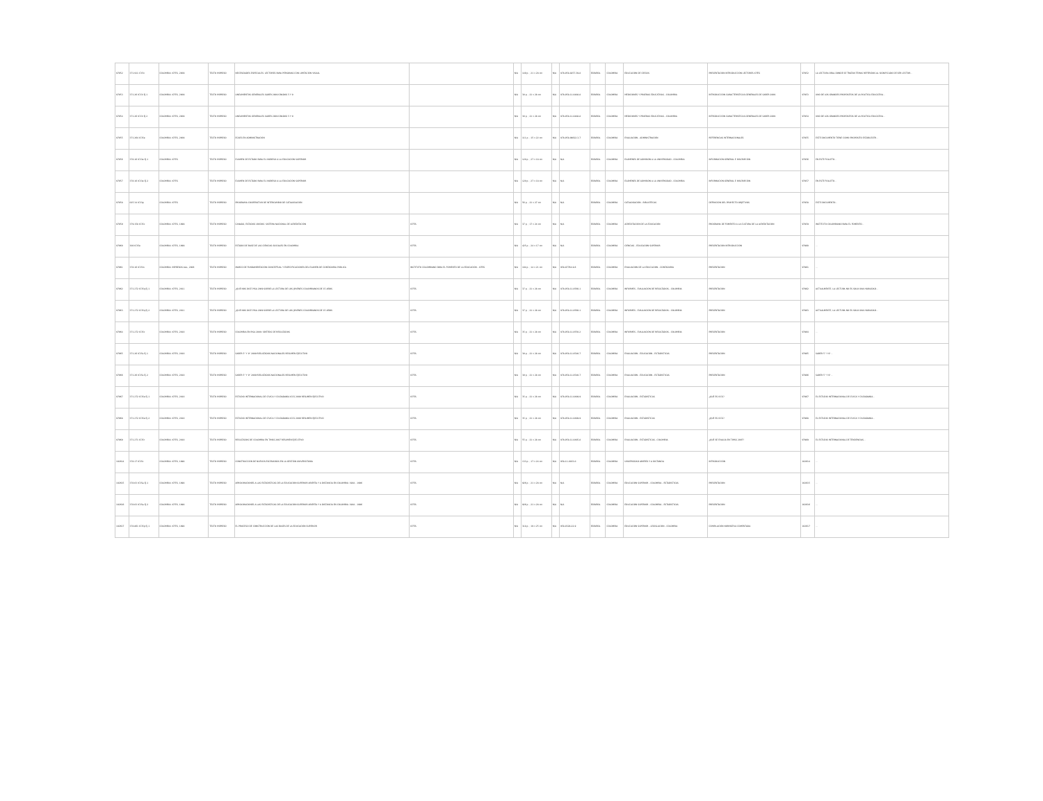| 97952 | 371.911 C35n | COLOMBIA: ICFES, 2009 | TEXTO IMPRESO | NECESIDADES ESPECIALES: LECTORES PARA PERSONAS CON LIMITACIÓN VISUAL | | N/A | 149 p. ; 21 x 28 cm | N/A | 978-958-8257-39-8 | ESPAÑOL | COLOMBIA | EDUCACIÓN DE CIEGOS | PRESENTACIÓN INTRODUCCIÓN LECTORES ICFES | 97952 | LA LECTURA ORAL DONDE SE TRATAN TEMAS REFERIDOS AL SIGNIFICADO DE SER LECTOR... |
| 97953 | 371.26 IC33l Ej.1 | COLOMBIA: ICFES, 2009 | TEXTO IMPRESO | LINEAMIENTOS GENERALES SABER 2009 GRADOS 5 Y 9 | | N/A | 30 p. ; 21 x 28 cm | N/A | 978-958-11-0488-8 | ESPAÑOL | COLOMBIA | MEDICIONES Y PRUEBAS EDUCATIVAS - COLOMBIA | INTRODUCCIÓN CARACTERÍSTICAS GENERALES DE SABER 2009 | 97953 | UNO DE LOS GRANDES PROPÓSITOS DE LA POLÍTICA EDUCATIVA... |
| 97954 | 371.26 IC33l Ej.2 | COLOMBIA: ICFES, 2009 | TEXTO IMPRESO | LINEAMIENTOS GENERALES SABER 2009 GRADOS 5 Y 9 | | N/A | 30 p. ; 21 x 28 cm | N/A | 978-958-11-0488-8 | ESPAÑOL | COLOMBIA | MEDICIONES Y PRUEBAS EDUCATIVAS - COLOMBIA | INTRODUCCIÓN CARACTERÍSTICAS GENERALES DE SABER 2009 | 97954 | UNO DE LOS GRANDES PROPÓSITOS DE LA POLÍTICA EDUCATIVA... |
| 97955 | 371.264 IC35e | COLOMBIA: ICFES, 2009 | TEXTO IMPRESO | ECAES EN ADMINISTRACIÓN | | N/A | 111 p. ; 15 x 22 cm | N/A | 978-958-99622-3-7 | ESPAÑOL | COLOMBIA | EVALUACIÓN - ADMINISTRACIÓN | REFERENCIAS INTERNACIONALES | 97955 | ESTE DOCUMENTO TIENE COMO PROPÓSITO ESTABLECER... |
| 97956 | 378.16 IC33e Ej.1 | COLOMBIA: ICFES | TEXTO IMPRESO | EXAMEN DE ESTADO PARA EL INGRESO A LA EDUCACIÓN SUPERIOR | | N/A | 120 p. ; 27 x 18 cm | N/A | N/A | ESPAÑOL | COLOMBIA | EXÁMENES DE ADMISIÓN A LA UNIVERSIDAD - COLOMBIA | INFORMACIÓN GENERAL E INSCRIPCIÓN | 97956 | EN ESTE FOLLETO... |
| 97957 | 378.16 IC33e Ej.2 | COLOMBIA: ICFES | TEXTO IMPRESO | EXAMEN DE ESTADO PARA EL INGRESO A LA EDUCACIÓN SUPERIOR | | N/A | 120 p. ; 27 x 18 cm | N/A | N/A | ESPAÑOL | COLOMBIA | EXÁMENES DE ADMISIÓN A LA UNIVERSIDAD - COLOMBIA | INFORMACIÓN GENERAL E INSCRIPCIÓN | 97957 | EN ESTE FOLLETO... |
| 97958 | 025.34 IC33p | COLOMBIA: ICFES | TEXTO IMPRESO | PROGRAMA COOPERATIVO DE INTERCAMBIO DE CATALOGACIÓN | | N/A | 56 p. ; 21 x 27 cm | N/A | N/A | ESPAÑOL | COLOMBIA | CATALOGACIÓN - BIBLIOTECAS | DEFINICIÓN DEL PROYECTO OBJETIVOS | 97958 | ESTE DOCUMENTO... |
| 97959 | 379.158 IC35c | COLOMBIA: ICFES, 1999 | TEXTO IMPRESO | CANADÁ, ESTADOS UNIDOS: SISTEMA NACIONAL DE ACREDITACIÓN | ICFES | N/A | 37 p. ; 17 x 24 cm | N/A | N/A | ESPAÑOL | COLOMBIA | ACREDITACIÓN DE LA EDUCACIÓN | PROGRAMA DE FOMENTO A LA CULTURA DE LA ACREDITACIÓN | 97959 | INSTITUTO COLOMBIANO PARA EL FOMENTO... |
| 97960 | 300 IC35e | COLOMBIA: ICFES, 1999 | TEXTO IMPRESO | ESTADO DE BASE DE LAS CIENCIAS SOCIALES EN COLOMBIA | ICFES | N/A | 425 p. ; 24 x 17 cm | N/A | N/A | ESPAÑOL | COLOMBIA | CIENCIAS - EDUCACIÓN SUPERIOR | PRESENTACIÓN INTRODUCCIÓN | 97960 | ... |
| 97961 | 378.16 IC35m | COLOMBIA: IMPRESOS A&L, 2006 | TEXTO IMPRESO | MARCO DE FUNDAMENTACIÓN CONCEPTUAL Y ESPECIFICACIONES DEL EXAMEN DE CONTADURÍA PÚBLICA | INSTITUTO COLOMBIANO PARA EL FOMENTO DE LA EDUCACIÓN - ICFES | N/A | 104 p. ; 14 x 21 cm | N/A | 958-97764-9-6 | ESPAÑOL | COLOMBIA | EVALUACIÓN DE LA EDUCACIÓN - CONTADURÍA | PRESENTACIÓN | 97961 | ... |
| 97962 | 371.272 IC35q Ej.1 | COLOMBIA: ICFES, 2011 | TEXTO IMPRESO | ¿QUÉ NOS DICE PISA 2009 SOBRE LA LECTURA DE LOS JÓVENES COLOMBIANOS DE 15 AÑOS | ICFES | N/A | 37 p. ; 21 x 28 cm | N/A | 978-958-11-0560-1 | ESPAÑOL | COLOMBIA | INFORMES - EVALUACIÓN DE RESULTADOS - COLOMBIA | PRESENTACIÓN | 97962 | ACTUALMENTE, LA LECTURA NO ES SOLO UNA HABILIDAD... |
| 97963 | 371.272 IC35q Ej.2 | COLOMBIA: ICFES, 2011 | TEXTO IMPRESO | ¿QUÉ NOS DICE PISA 2009 SOBRE LA LECTURA DE LOS JÓVENES COLOMBIANOS DE 15 AÑOS | ICFES | N/A | 37 p. ; 21 x 28 cm | N/A | 978-958-11-0560-1 | ESPAÑOL | COLOMBIA | INFORMES - EVALUACIÓN DE RESULTADOS - COLOMBIA | PRESENTACIÓN | 97963 | ACTUALMENTE, LA LECTURA NO ES SOLO UNA HABILIDAD... |
| 97964 | 371.272 IC35c | COLOMBIA: ICFES, 2010 | TEXTO IMPRESO | COLOMBIA EN PISA 2009: SÍNTESIS DE RESULTADOS | ICFES | N/A | 35 p. ; 21 x 28 cm | N/A | 978-958-11-0550-2 | ESPAÑOL | COLOMBIA | INFORMES - EVALUACIÓN DE RESULTADOS - COLOMBIA | PRESENTACIÓN | 97964 | ... |
| 97965 | 371.26 IC35s Ej.1 | COLOMBIA: ICFES, 2010 | TEXTO IMPRESO | SABER 5° Y 9° 2009 RESULTADOS NACIONALES RESUMEN EJECUTIVO | ICFES | N/A | 39 p. ; 21 x 28 cm | N/A | 978-958-11-0540-7 | ESPAÑOL | COLOMBIA | EVALUACIÓN - EDUCACIÓN - ESTADÍSTICAS | PRESENTACIÓN | 97965 | SABER 5° Y 9°... |
| 97966 | 371.26 IC35s Ej.2 | COLOMBIA: ICFES, 2010 | TEXTO IMPRESO | SABER 5° Y 9° 2009 RESULTADOS NACIONALES RESUMEN EJECUTIVO | ICFES | N/A | 39 p. ; 21 x 28 cm | N/A | 978-958-11-0540-7 | ESPAÑOL | COLOMBIA | EVALUACIÓN - EDUCACIÓN - ESTADÍSTICAS | PRESENTACIÓN | 97966 | SABER 5° Y 9°... |
| 97967 | 371.272 IC35e Ej.1 | COLOMBIA: ICFES, 2010 | TEXTO IMPRESO | ESTUDIO INTERNACIONAL DE CÍVICA Y CIUDADANÍA ICCS 2009 RESUMEN EJECUTIVO | ICFES | N/A | 35 p. ; 21 x 28 cm | N/A | 978-958-11-0499-9 | ESPAÑOL | COLOMBIA | EVALUACIÓN - ESTADÍSTICAS | ¿QUÉ ES ICCS? | 97967 | EL ESTUDIO INTERNACIONAL DE CÍVICA Y CIUDADANÍA... |
| 97968 | 371.272 IC35e Ej.2 | COLOMBIA: ICFES, 2010 | TEXTO IMPRESO | ESTUDIO INTERNACIONAL DE CÍVICA Y CIUDADANÍA ICCS 2009 RESUMEN EJECUTIVO | ICFES | N/A | 35 p. ; 21 x 28 cm | N/A | 978-958-11-0499-9 | ESPAÑOL | COLOMBIA | EVALUACIÓN - ESTADÍSTICAS | ¿QUÉ ES ICCS? | 97968 | EL ESTUDIO INTERNACIONAL DE CÍVICA Y CIUDADANÍA... |
| 97969 | 371.271 IC35r | COLOMBIA: ICFES, 2010 | TEXTO IMPRESO | RESULTADOS DE COLOMBIA EN TIMSS 2007 RESUMEN EJECUTIVO | ICFES | N/A | 55 p. ; 21 x 28 cm | N/A | 978-958-11-0495-8 | ESPAÑOL | COLOMBIA | EVALUACIÓN - ESTADÍSTICAS - COLOMBIA | ¿QUÉ SE EVALÚA EN TIMSS 2007? | 97969 | EL ESTUDIO INTERNACIONAL DE TENDENCIAS... |
| 102614 | 378.17 IC35c | COLOMBIA: ICFES, 1998 | TEXTO IMPRESO | CONSTRUCCIÓN DE NUEVOS ESCENARIOS EN LA GESTIÓN UNIVERSITARIA | ICFES | N/A | 133 p. ; 17 x 24 cm | N/A | 958-11-0163-0 | ESPAÑOL | COLOMBIA | UNIVERSIDAD ABIERTA Y A DISTANCIA | INTRODUCCIÓN | 102614 | ... |
| 102615 | 378.03 IC35a Ej.1 | COLOMBIA: ICFES, 1998 | TEXTO IMPRESO | APROXIMACIONES A LAS ESTADÍSTICAS DE LA EDUCACIÓN SUPERIOR ABIERTA Y A DISTANCIA EN COLOMBIA: 1984 - 1996 | ICFES | N/A | 926 p. ; 21 x 28 cm | N/A | N/A | ESPAÑOL | COLOMBIA | EDUCACIÓN SUPERIOR - COLOMBIA - ESTADÍSTICAS | PRESENTACIÓN | 102615 | ... |
| 102616 | 378.03 IC35a Ej.2 | COLOMBIA: ICFES, 1998 | TEXTO IMPRESO | APROXIMACIONES A LAS ESTADÍSTICAS DE LA EDUCACIÓN SUPERIOR ABIERTA Y A DISTANCIA EN COLOMBIA: 1984 - 1996 | ICFES | N/A | 926 p. ; 21 x 28 cm | N/A | N/A | ESPAÑOL | COLOMBIA | EDUCACIÓN SUPERIOR - COLOMBIA - ESTADÍSTICAS | PRESENTACIÓN | 102616 | ... |
| 102617 | 378.861 IC35p Ej.1 | COLOMBIA: ICFES, 1998 | TEXTO IMPRESO | EL PROCESO DE CONSTRUCCIÓN DE LAS BASES DE LA EDUCACIÓN SUPERIOR | ICFES | N/A | 318 p. ; 19 x 25 cm | N/A | 958-9329-22-9 | ESPAÑOL | COLOMBIA | EDUCACIÓN SUPERIOR - LEGISLACIÓN - COLOMBIA | COMPILACIÓN NORMATIVA COMENTADA | 102617 | ... |